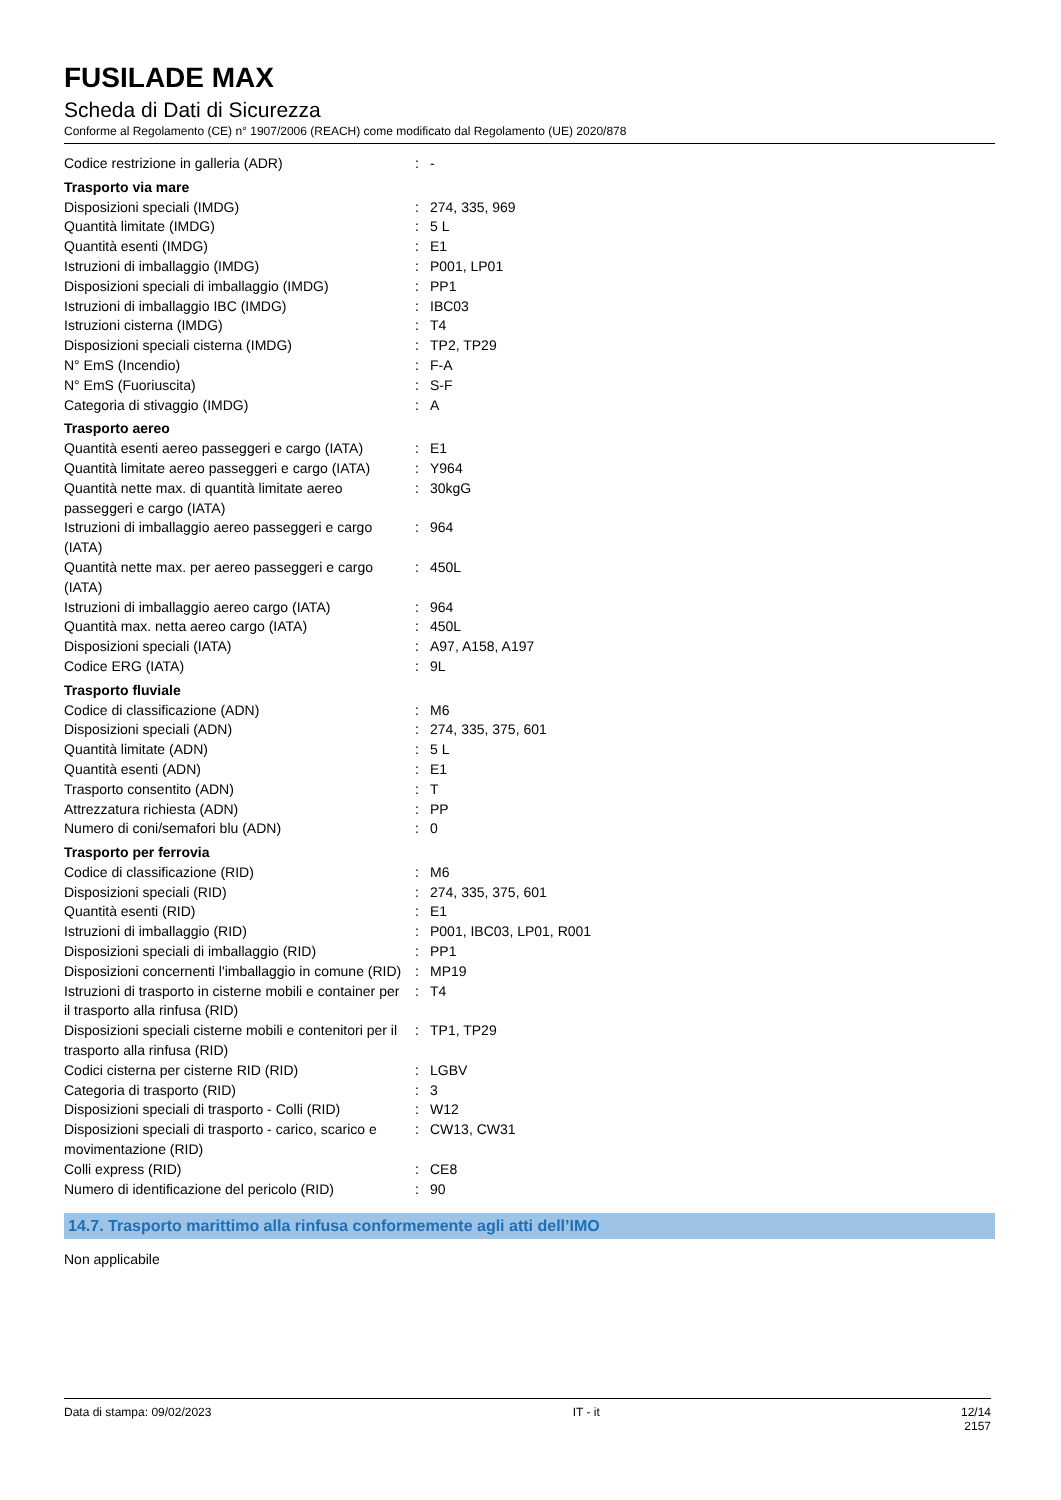FUSILADE MAX
Scheda di Dati di Sicurezza
Conforme al Regolamento (CE) n° 1907/2006 (REACH) come modificato dal Regolamento (UE) 2020/878
| Codice restrizione in galleria (ADR) | : | - |
| Trasporto via mare | | |
| Disposizioni speciali (IMDG) | : | 274, 335, 969 |
| Quantità limitate (IMDG) | : | 5 L |
| Quantità esenti (IMDG) | : | E1 |
| Istruzioni di imballaggio (IMDG) | : | P001, LP01 |
| Disposizioni speciali di imballaggio (IMDG) | : | PP1 |
| Istruzioni di imballaggio IBC (IMDG) | : | IBC03 |
| Istruzioni cisterna (IMDG) | : | T4 |
| Disposizioni speciali cisterna (IMDG) | : | TP2, TP29 |
| N° EmS (Incendio) | : | F-A |
| N° EmS (Fuoriuscita) | : | S-F |
| Categoria di stivaggio (IMDG) | : | A |
| Trasporto aereo | | |
| Quantità esenti aereo passeggeri e cargo (IATA) | : | E1 |
| Quantità limitate aereo passeggeri e cargo (IATA) | : | Y964 |
| Quantità nette max. di quantità limitate aereo passeggeri e cargo (IATA) | : | 30kgG |
| Istruzioni di imballaggio aereo passeggeri e cargo (IATA) | : | 964 |
| Quantità nette max. per aereo passeggeri e cargo (IATA) | : | 450L |
| Istruzioni di imballaggio aereo cargo (IATA) | : | 964 |
| Quantità max. netta aereo cargo (IATA) | : | 450L |
| Disposizioni speciali (IATA) | : | A97, A158, A197 |
| Codice ERG (IATA) | : | 9L |
| Trasporto fluviale | | |
| Codice di classificazione (ADN) | : | M6 |
| Disposizioni speciali (ADN) | : | 274, 335, 375, 601 |
| Quantità limitate (ADN) | : | 5 L |
| Quantità esenti (ADN) | : | E1 |
| Trasporto consentito (ADN) | : | T |
| Attrezzatura richiesta (ADN) | : | PP |
| Numero di coni/semafori blu (ADN) | : | 0 |
| Trasporto per ferrovia | | |
| Codice di classificazione (RID) | : | M6 |
| Disposizioni speciali (RID) | : | 274, 335, 375, 601 |
| Quantità esenti (RID) | : | E1 |
| Istruzioni di imballaggio (RID) | : | P001, IBC03, LP01, R001 |
| Disposizioni speciali di imballaggio (RID) | : | PP1 |
| Disposizioni concernenti l'imballaggio in comune (RID) | : | MP19 |
| Istruzioni di trasporto in cisterne mobili e container per il trasporto alla rinfusa (RID) | : | T4 |
| Disposizioni speciali cisterne mobili e contenitori per il trasporto alla rinfusa (RID) | : | TP1, TP29 |
| Codici cisterna per cisterne RID (RID) | : | LGBV |
| Categoria di trasporto (RID) | : | 3 |
| Disposizioni speciali di trasporto - Colli (RID) | : | W12 |
| Disposizioni speciali di trasporto - carico, scarico e movimentazione (RID) | : | CW13, CW31 |
| Colli express (RID) | : | CE8 |
| Numero di identificazione del pericolo (RID) | : | 90 |
14.7. Trasporto marittimo alla rinfusa conformemente agli atti dell’IMO
Non applicabile
Data di stampa: 09/02/2023 IT - it 12/14
2157